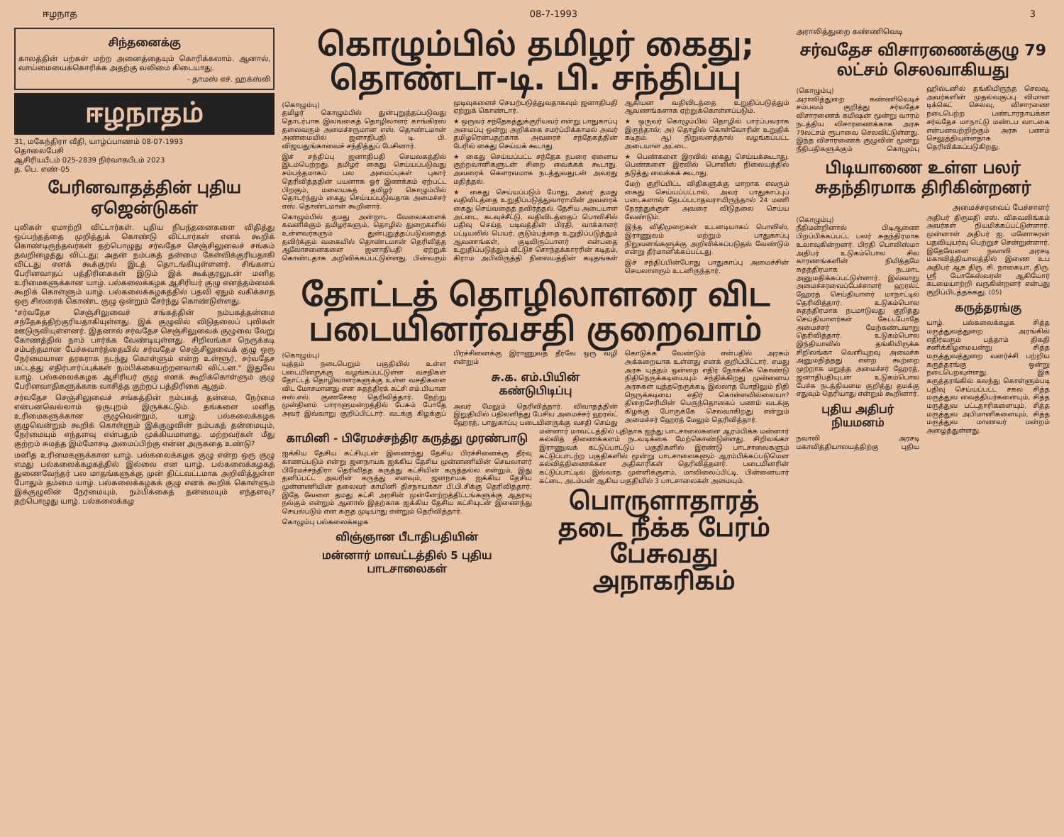ஈழநாத 08-7-1993 3
சிந்தனைக்கு
காலத்தின் பற்கள் மற்ற அனைத்தையும் கொரிக்கலாம். ஆனால், வாய்மையைக்கொரிக்க அதற்கு வலிமை கிடையாது.
- தாமஸ் எச். ஹக்ஸ்லி
ஈழநாதம்
31, மகேந்திரா வீதி, யாழ்ப்பாணம் 08-07-1993
தொலைபேசி
ஆசிரியபீடம் 025-2839 நிர்வாகபீடம் 2023
த. பெ. எண்-05
பேரினவாதத்தின் புதிய ஏஜென்டுகள்
புலிகள் ஏமாற்றி விட்டார்கள். புதிய நிபந்தனைகளை விதித்து ஒப்பந்தத்தை முறித்துக் கொண்டு விட்டார்கள் எனக் கூறிக் கொண்டிருந்தவர்கள் தற்பொழுது சர்வதேச செஞ்சிலுவைச் சங்கம் தவறிழைத்து விட்டது; அதன் நம்பகத் தன்மை கேள்விக்குரியதாகி விட்டது எனக் கூக்குரல் இடத் தொடங்கியுள்ளனர். சிங்களப் பேரினவாதப் பத்திரிகைகள் இடும் இக் கூக்குரலுடன் மனித உரிமைகளுக்கான யாழ். பல்கலைக்கழக ஆசிரியர் குழு எனத்தம்மைக் கூறிக் கொள்ளும் யாழ். பல்கலைக்கழகத்தில் பதவி ஏதும் வகிக்காத ஒரு சிலரைக் கொண்ட குழு ஒன்றும் சேர்ந்து கொண்டுள்ளது.
"சர்வதேச செஞ்சிலுவைச் சங்கத்தின் நம்பகத்தன்மை சந்தேகத்திற்குரியதாகியுள்ளது. இக் குழுவில் விடுதலைப் புலிகள் ஊடுருவியுள்ளனர். இதனால் சர்வதேச செஞ்சிலுவைக் குழுவை வேறு கோணத்தில் நாம் பார்க்க வேண்டியுள்ளது. சிறிலங்கா நெருக்கடி சம்பந்தமான பேச்சுவார்த்தையில் சர்வதேச செஞ்சிலுவைக் குழு ஒரு நேர்மையான தரகராக நடந்து கொள்ளும் என்ற உள்ளூர், சர்வதேச மட்டத்து எதிர்பார்ப்புக்கள் நம்பிக்கையற்றனவாகி விட்டன." இதுவே யாழ். பல்கலைக்கழக ஆசிரியர் குழு எனக் கூறிக்கொள்ளும் குழு பேரினவாதிகளுக்காக வாசித்த குற்றப் பத்திரிகை ஆகும்.
சர்வதேச செஞ்சிலுவைச் சங்கத்தின் நம்பகத் தன்மை, நேர்மை என்பனவெல்லாம் ஒருபுறம் இருக்கட்டும். தங்களை மனித உரிமைகளுக்கான குழுவென்றும், யாழ். பல்கலைக்கழக குழுவென்றும் கூறிக் கொள்ளும் இக்குழுவின் நம்பகத் தன்மையும், நேர்மையும் எந்தளவு என்பதும் முக்கியமானது. மற்றவர்கள் மீது குற்றம் சுமத்த இம்மோசடி அமைப்பிற்கு என்ன அருகதை உண்டு?
மனித உரிமைகளுக்கான யாழ். பல்கலைக்கழக குழு என்ற ஒரு குழு எமது பல்கலைக்கழகத்தில் இல்லை என யாழ். பல்கலைக்கழகத் துணைவேந்தர் பல மாதங்களுக்கு முன் திட்டவட்டமாக அறிவித்துள்ள போதும் தம்மை யாழ். பல்கலைக்கழகக் குழு எனக் கூறிக் கொள்ளும் இக்குழுவின் நேர்மையும், நம்பிக்கைத் தன்மையும் எந்தளவு? தற்பொழுது யாழ். பல்கலைக்கழ
கொழும்பில் தமிழர் கைது; தொண்டா-டி. பி. சந்திப்பு
(கொழும்பு)
தமிழர் கொழும்பில் துன்புறுத்தப்படுவது தொடர்பாக இலங்கைத் தொழிலாளர் காங்கிரஸ் தலைவரும் அமைச்சருமான எஸ். தொண்டமான் அண்மையில் ஜனாதிபதி டி. பி. விஜயதுங்காவைச் சந்தித்துப் பேசினார்.
இச் சந்திப்பு ஜனாதிபதி செயலகத்தில் இடம்பெற்றது. தமிழர் கைது செய்யப்படுவது சம்பந்தமாகப் பல அமைப்புகள் புகார் தெரிவித்ததின் பயனாக ஓர் இணக்கம் ஏற்பட்ட பிறகும், மலையகத் தமிழர் கொழும்பில் தொடர்ந்தும் கைது செய்யப்படுவதாக அமைச்சர் எஸ். தொண்டமான் கூறினார்.
கொழும்பில் தமது அன்றாட வேலைகளைக் கவனிக்கும் தமிழர்களும், தொழில் துறைகளில் உள்ளவர்களும் துன்புறுத்தப்படுவதைத் தவிர்க்கும் வகையில் தொண்டமான் தெரிவித்த ஆலோசனைகளை ஜனாதிபதி ஏற்றுக் கொண்டதாக அறிவிக்கப்பட்டுள்ளது. பின்வரும் முடிவுகளைச் செயற்படுத்துவதாகவும் ஜனாதிபதி ஏற்றுக் கொண்டார்.
★ ஒருவர் சந்தேகத்துக்குரியவர் என்று பாதுகாப்பு அமைப்பு ஒன்று அறிக்கை சமர்ப்பிக்காமல் அவர் தமிழரென்பதற்காக அவரைச் சந்தேகத்தின் பேரில் கைது செய்யக் கூடாது.
★ கைது செய்யப்பட்ட சந்தேக நபரை ஏனைய குற்றவாளிகளுடன் சிறை வைக்கக் கூடாது. அவரைக் கௌரவமாக நடத்துவதுடன் அவரது மதித்தல்.
★ கைது செய்யப்படும் போது, அவர் தமது வதிவிடத்தை உறுதிப்படுத்துவாராயின் அவரைக் கைது செய்வதைத் தவிர்த்தல். தேசிய அடையாள அட்டை, கடவுச்சீட்டு, வதிவிடத்தைப் பொலிசில் பதிவு செய்த படிவத்தின் பிரதி, வாக்காளர் பட்டியலில் பெயர், குடும்பத்தை உறுதிப்படுத்தும் ஆவணங்கள், குடியிருப்பாளர் என்பதை உறுதிப்படுத்தும் வீட்டுச் சொந்தக்காரரின் கடிதம், கிராம அபிவிருத்தி நிலையத்தின் கடிதங்கள் ஆகியன வதிவிடத்தை உறுதிப்படுத்தும் ஆவணங்களாக ஏற்றுக்கொள்ளப்படும்.
★ ஒருவர் கொழும்பில் தொழில் பார்ப்பவராக இருந்தால்; அ) தொழில் கொள்வோரின் உறுதிக் கடிதம். ஆ) நிறுவனத்தால் வழங்கப்பட்ட அடையாள அட்டை.
★ பெண்களை இரவில் கைது செய்யக்கூடாது. பெண்களை இரவில் பொலிஸ் நிலையத்தில் தடுத்து வைக்கக் கூடாது.
மேற் குறிப்பிட்ட விதிகளுக்கு மாறாக எவரும் கைது செய்யப்பட்டால், அவர் பாதுகாப்புப் படைகளால் தேடப்படாதவராயிருந்தால் 24 மணி நேரத்துக்குள் அவரை விடுதலை செய்ய வேண்டும்.
இந்த விதிமுறைகள் உடனடியாகப் பொலிஸ், இராணுவம் மற்றும் பாதுகாப்பு நிறுவனங்களுக்கு அறிவிக்கப்படுதல் வேண்டும் என்று தீர்மானிக்கப்பட்டது.
இச் சந்திப்பின்போது பாதுகாப்பு அமைச்சின் செயலாளரும் உடனிருந்தார்.
தோட்டத் தொழிலாளரை விட படையினர்வசதி குறைவாம்
(கொழும்பு)
யுத்தம் நடைபெறும் பகுதியில் உள்ள படையினருக்கு வழங்கப்பட்டுள்ள வசதிகள் தோட்டத் தொழிலாளர்களுக்கு உள்ள வசதிகளை விட மோசமானது என சுதந்திரக் கட்சி எம்.பியான எஸ்.எல். குணசேகர தெரிவித்தார். நேற்று முன்தினம் பாராளுமன்றத்தில் பேசும் போதே அவர் இவ்வாறு குறிப்பிட்டார். வடக்கு கிழக்குப் பிரச்சினைக்கு இராணுவத் தீர்வே ஒரு வழி என்றும்
சு.க. எம்.பியின் கண்டுபிடிப்பு
அவர் மேலும் தெரிவித்தார். விவாதத்தின் இறுதியில் பதிலளித்து பேசிய அமைச்சர் ஹரல்ட் ஹேரத், பாதுகாப்பு படையினருக்கு வசதி செய்து கொடுக்க வேண்டும் என்பதில் அரசும் அக்கறையாக உள்ளது எனக் குறிப்பிட்டார். எமது அரசு யுத்தம் ஒன்றை எதிர் நோக்கிக் கொண்டு நிதிநெருக்கடியையும் சந்திக்கிறது முன்னைய அரசுகள் யுத்தநெருக்கடி இல்லாத போதிலும் நிதி நெருக்கடியை எதிர் கொள்ளவில்லையா? திறைசேரியின் பெருந்தொகைப் பணம் வடக்கு கிழக்கு போருக்கே செலவாகிறது என்றும் அமைச்சர் ஹேரத் மேலும் தெரிவித்தார்.
காமினி - பிரேமச்சந்திர கருத்து முரண்பாடு
ஐக்கிய தேசிய கட்சியுடன் இணைந்து தேசிய பிரச்சினைக்கு தீர்வு காணப்படும் என்று ஜனநாயக ஐக்கிய தேசிய முன்னணியின் செயலாளர் பிரேமச்சந்திரா தெரிவித்த கருத்து கட்சியின் கருத்தல்ல என்றும், இது தனிப்பட்ட அவரின் கருத்து எனவும், ஜனநாயக ஐக்கிய தேசிய முன்னணியின் தலைவர் காமினி திசநாயக்கா பி.பி.சிக்கு தெரிவித்தார். இதே வேளை தமது கட்சி அரசின் முன்னேற்றத்திட்டங்களுக்கு ஆதரவு நல்கும் என்றும் ஆனால் இதற்காக ஐக்கிய தேசிய கட்சியுடன் இணைந்து செயல்படும் என கருத முடியாது என்றும் தெரிவித்தார்.
கொழும்பு பல்கலைக்கழக
விஞ்ஞான பீடாதிபதியின்
மன்னார் மாவட்டத்தில் 5 புதிய பாடசாலைகள்
மன்னார் மாவட்டத்தில் புதிதாக ஐந்து பாடசாலைகளை ஆரம்பிக்க மன்னார் கல்வித் திணைக்களம் நடவடிக்கை மேற்கொண்டுள்ளது. சிறிலங்கா இராணுவக் கட்டுப்பாட்டுப் பகுதிகளில் இரண்டு பாடசாலைகளும் கட்டுப்பாடற்ற பகுதிகளில் மூன்று பாடசாலைகளும் ஆரம்பிக்கப்படுமென கல்வித்திணைக்கள அதிகாரிகள் தெரிவித்தனர். படையினரின் கட்டுப்பாட்டில் இல்லாத முள்ளிக்குளம், மாவிலைப்பிட்டி, பின்னையார் கட்டை, அடம்பன் ஆகிய பகுதியில் 3 பாடசாலைகள் அமையும்.
பொருளாதாரத் தடை நீக்க பேரம் பேசுவது அநாகரிகம்
அராலித்துறை கண்ணிவெடி
சர்வதேச விசாரணைக்குழு 79 லட்சம் செலவாகியது
(கொழும்பு)
அராலித்துறை கண்ணிவெடிச் சம்பவம் குறித்து சர்வதேச விசாரணைக் கமிஷன் மூன்று வாரம் நடத்திய விசாரணைக்காக அரசு 79லட்சம் ரூபாவை செலவிட்டுள்ளது. இந்த விசாரணைக் குழுவின் மூன்று நீதிபதிகளுக்கும் கொழும்பு ஹில்டனில் தங்கியிருந்த செலவு, அவர்களின் முதல்வகுப்பு விமான டிக்கெட் செலவு, விசாரணை நடைபெற்ற பண்டாரநாயக்கா சர்வதேச மாநாட்டு மண்டப வாடகை என்பனவற்றிற்கும் அரசு பணம் செலுத்தியுள்ளதாக தெரிவிக்கப்படுகிறது.
பிடியாணை உள்ள பலர் சுதந்திரமாக திரிகின்றனர்
அமைச்சரவைப் பேச்சாளர்
(கொழும்பு)
நீதிமன்றினால் பிடிஆணை பிறப்பிக்கப்பட்ட பலர் சுதந்திரமாக உலாவுகின்றனர். பிரதி பொலிஸ்மா அதிபர் உடுகம்பொல சில காரணங்களின் நிமித்தமே சுதந்திரமாக நடமாட அனுமதிக்கப்பட்டுள்ளார். இவ்வாறு அமைச்சரவைப்பேச்சாளர் ஹரல்ட் ஹேரத் செய்தியாளர் மாநாட்டில் தெரிவித்தார். உடுகம்பொல சுதந்திரமாக நடமாடுவது குறித்து செய்தியாளர்கள் கேட்டபோதே அமைச்சர் மேற்கண்டவாறு தெரிவித்தார். உடுகம்பொல இந்தியாவில் தங்கியிருக்க சிறிலங்கா வெளியுறவு அமைச்சு அனுமதித்தது என்ற கூற்றை முற்றாக மறுத்த அமைச்சர் ஹேரத், ஜனாதிபதியுடன் உடுகம்பொல பேச்சு நடத்தியமை குறித்து தமக்கு எதுவும் தெரியாது என்றும் கூறினார்.
புதிய அதிபர் நியமனம்
நவாலி அரசடி மகாவித்தியாலயத்திற்கு புதிய அதிபர் திருமதி எஸ். விசுவலிங்கம் அவர்கள் நியமிக்கப்பட்டுள்ளார். முன்னாள் அதிபர் ஐ. மனோகரன் பதவியுயர்வு பெற்றுச் சென்றுள்ளார். இதேவேளை நவாலி அரசடி மகாவித்தியாலத்தில் இணை உப அதிபர் ஆக திரு. சி. நாகையா, திரு. ஸ்ரீ யோகேஸ்வரன் ஆகியோர் கடமையாற்றி வருகின்றனர் என்பது குறிப்பிடத்தக்கது. (05)
கருத்தரங்கு
யாழ். பல்கலைக்கழக சித்த மருத்துவத்துறை அரங்கில் எதிர்வரும் பத்தாம் திகதி சனிக்கிழமையன்று சித்த மருத்துவத்துறை வளர்ச்சி பற்றிய கருத்தரங்கு ஒன்று நடைபெறவுள்ளது. இக் கருத்தரங்கில் கலந்து கொள்ளும்படி பதிவு செய்யப்பட்ட சகல சித்த மருத்துவ வைத்தியர்களையும், சித்த மருத்துவ பட்டதாரிகளையும், சித்த மருத்துவ அபிமானிகளையும், சித்த மருத்துவ மாணவர் மன்றம் அழைத்துள்ளது.